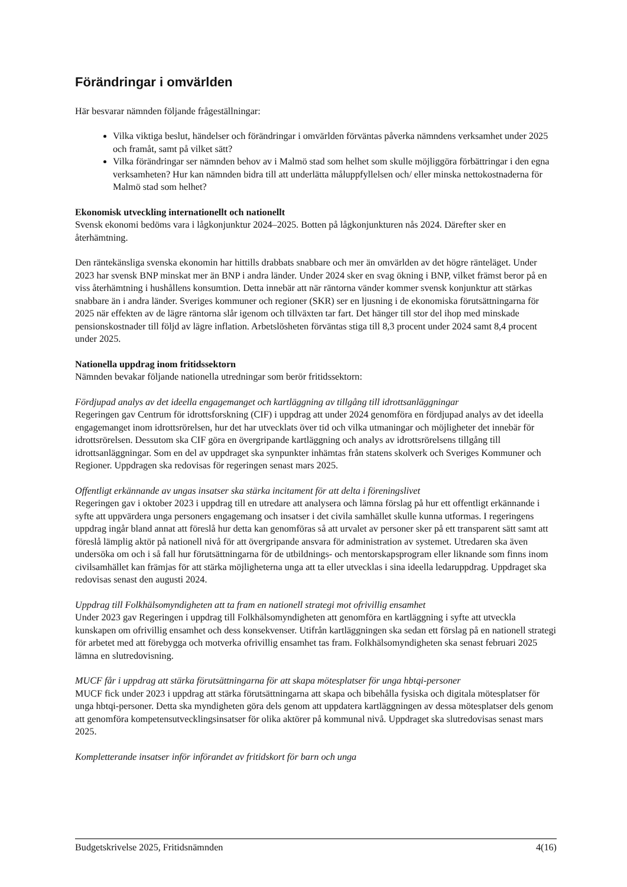Förändringar i omvärlden
Här besvarar nämnden följande frågeställningar:
Vilka viktiga beslut, händelser och förändringar i omvärlden förväntas påverka nämndens verksamhet under 2025 och framåt, samt på vilket sätt?
Vilka förändringar ser nämnden behov av i Malmö stad som helhet som skulle möjliggöra förbättringar i den egna verksamheten? Hur kan nämnden bidra till att underlätta måluppfyllelsen och/ eller minska nettokostnaderna för Malmö stad som helhet?
Ekonomisk utveckling internationellt och nationellt
Svensk ekonomi bedöms vara i lågkonjunktur 2024–2025. Botten på lågkonjunkturen nås 2024. Därefter sker en återhämtning.
Den räntekänsliga svenska ekonomin har hittills drabbats snabbare och mer än omvärlden av det högre ränteläget. Under 2023 har svensk BNP minskat mer än BNP i andra länder. Under 2024 sker en svag ökning i BNP, vilket främst beror på en viss återhämtning i hushållens konsumtion. Detta innebär att när räntorna vänder kommer svensk konjunktur att stärkas snabbare än i andra länder. Sveriges kommuner och regioner (SKR) ser en ljusning i de ekonomiska förutsättningarna för 2025 när effekten av de lägre räntorna slår igenom och tillväxten tar fart. Det hänger till stor del ihop med minskade pensionskostnader till följd av lägre inflation. Arbetslösheten förväntas stiga till 8,3 procent under 2024 samt 8,4 procent under 2025.
Nationella uppdrag inom fritidssektorn
Nämnden bevakar följande nationella utredningar som berör fritidssektorn:
Fördjupad analys av det ideella engagemanget och kartläggning av tillgång till idrottsanläggningar
Regeringen gav Centrum för idrottsforskning (CIF) i uppdrag att under 2024 genomföra en fördjupad analys av det ideella engagemanget inom idrottsrörelsen, hur det har utvecklats över tid och vilka utmaningar och möjligheter det innebär för idrottsrörelsen. Dessutom ska CIF göra en övergripande kartläggning och analys av idrottsrörelsens tillgång till idrottsanläggningar. Som en del av uppdraget ska synpunkter inhämtas från statens skolverk och Sveriges Kommuner och Regioner. Uppdragen ska redovisas för regeringen senast mars 2025.
Offentligt erkännande av ungas insatser ska stärka incitament för att delta i föreningslivet
Regeringen gav i oktober 2023 i uppdrag till en utredare att analysera och lämna förslag på hur ett offentligt erkännande i syfte att uppvärdera unga personers engagemang och insatser i det civila samhället skulle kunna utformas. I regeringens uppdrag ingår bland annat att föreslå hur detta kan genomföras så att urvalet av personer sker på ett transparent sätt samt att föreslå lämplig aktör på nationell nivå för att övergripande ansvara för administration av systemet. Utredaren ska även undersöka om och i så fall hur förutsättningarna för de utbildnings- och mentorskapsprogram eller liknande som finns inom civilsamhället kan främjas för att stärka möjligheterna unga att ta eller utvecklas i sina ideella ledaruppdrag. Uppdraget ska redovisas senast den augusti 2024.
Uppdrag till Folkhälsomyndigheten att ta fram en nationell strategi mot ofrivillig ensamhet
Under 2023 gav Regeringen i uppdrag till Folkhälsomyndigheten att genomföra en kartläggning i syfte att utveckla kunskapen om ofrivillig ensamhet och dess konsekvenser. Utifrån kartläggningen ska sedan ett förslag på en nationell strategi för arbetet med att förebygga och motverka ofrivillig ensamhet tas fram. Folkhälsomyndigheten ska senast februari 2025 lämna en slutredovisning.
MUCF får i uppdrag att stärka förutsättningarna för att skapa mötesplatser för unga hbtqi-personer
MUCF fick under 2023 i uppdrag att stärka förutsättningarna att skapa och bibehålla fysiska och digitala mötesplatser för unga hbtqi-personer. Detta ska myndigheten göra dels genom att uppdatera kartläggningen av dessa mötesplatser dels genom att genomföra kompetensutvecklingsinsatser för olika aktörer på kommunal nivå. Uppdraget ska slutredovisas senast mars 2025.
Kompletterande insatser inför införandet av fritidskort för barn och unga
Budgetskrivelse 2025, Fritidsnämnden 4(16)